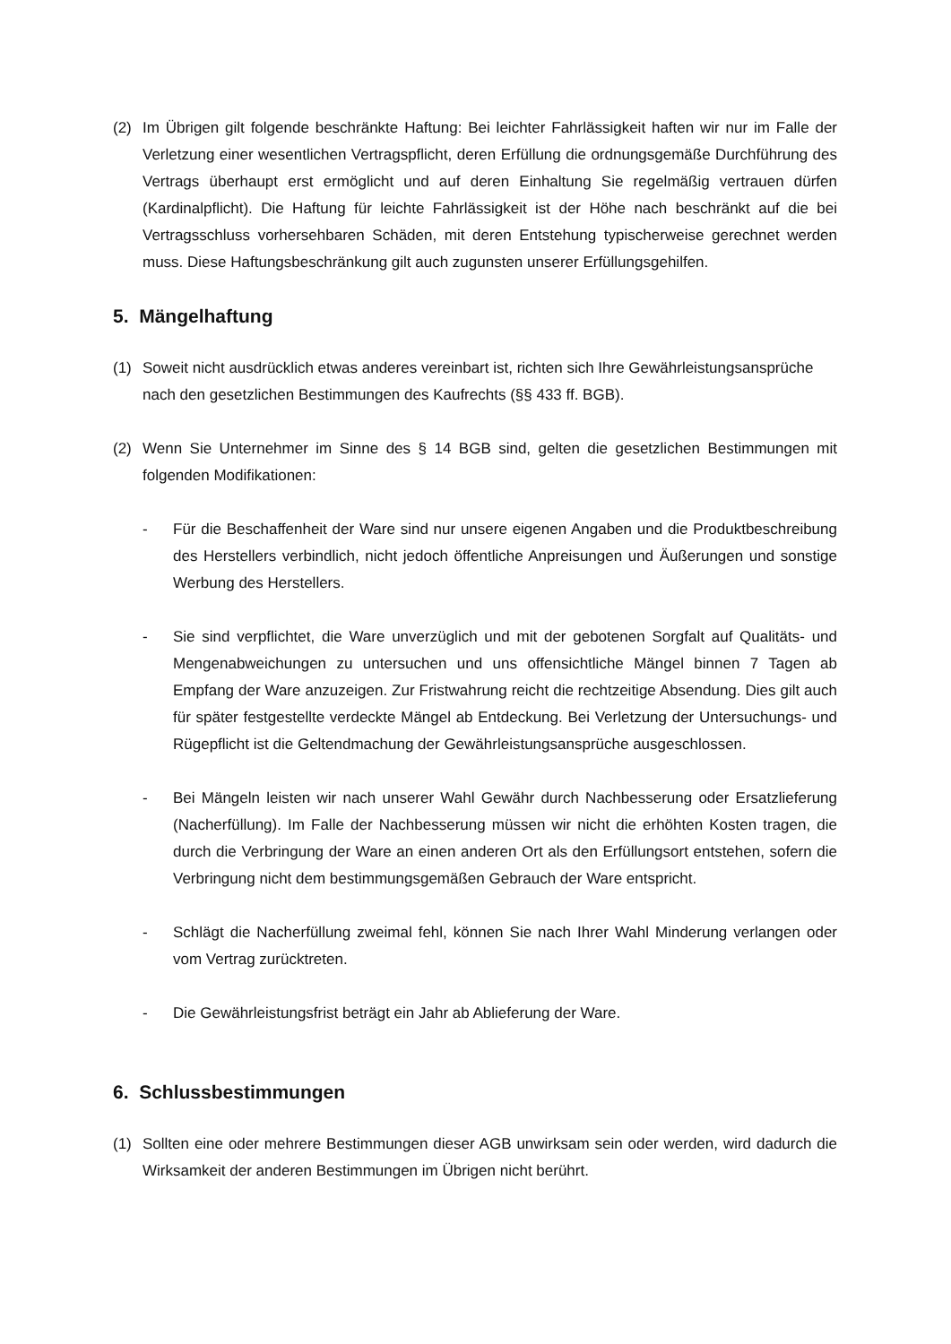(2) Im Übrigen gilt folgende beschränkte Haftung: Bei leichter Fahrlässigkeit haften wir nur im Falle der Verletzung einer wesentlichen Vertragspflicht, deren Erfüllung die ordnungsgemäße Durchführung des Vertrags überhaupt erst ermöglicht und auf deren Einhaltung Sie regelmäßig vertrauen dürfen (Kardinalpflicht). Die Haftung für leichte Fahrlässigkeit ist der Höhe nach beschränkt auf die bei Vertragsschluss vorhersehbaren Schäden, mit deren Entstehung typischerweise gerechnet werden muss. Diese Haftungsbeschränkung gilt auch zugunsten unserer Erfüllungsgehilfen.
5. Mängelhaftung
(1) Soweit nicht ausdrücklich etwas anderes vereinbart ist, richten sich Ihre Gewährleistungsansprüche nach den gesetzlichen Bestimmungen des Kaufrechts (§§ 433 ff. BGB).
(2) Wenn Sie Unternehmer im Sinne des § 14 BGB sind, gelten die gesetzlichen Bestimmungen mit folgenden Modifikationen:
- Für die Beschaffenheit der Ware sind nur unsere eigenen Angaben und die Produktbeschreibung des Herstellers verbindlich, nicht jedoch öffentliche Anpreisungen und Äußerungen und sonstige Werbung des Herstellers.
- Sie sind verpflichtet, die Ware unverzüglich und mit der gebotenen Sorgfalt auf Qualitäts- und Mengenabweichungen zu untersuchen und uns offensichtliche Mängel binnen 7 Tagen ab Empfang der Ware anzuzeigen. Zur Fristwahrung reicht die rechtzeitige Absendung. Dies gilt auch für später festgestellte verdeckte Mängel ab Entdeckung. Bei Verletzung der Untersuchungs- und Rügepflicht ist die Geltendmachung der Gewährleistungsansprüche ausgeschlossen.
- Bei Mängeln leisten wir nach unserer Wahl Gewähr durch Nachbesserung oder Ersatzlieferung (Nacherfüllung). Im Falle der Nachbesserung müssen wir nicht die erhöhten Kosten tragen, die durch die Verbringung der Ware an einen anderen Ort als den Erfüllungsort entstehen, sofern die Verbringung nicht dem bestimmungsgemäßen Gebrauch der Ware entspricht.
- Schlägt die Nacherfüllung zweimal fehl, können Sie nach Ihrer Wahl Minderung verlangen oder vom Vertrag zurücktreten.
- Die Gewährleistungsfrist beträgt ein Jahr ab Ablieferung der Ware.
6. Schlussbestimmungen
(1) Sollten eine oder mehrere Bestimmungen dieser AGB unwirksam sein oder werden, wird dadurch die Wirksamkeit der anderen Bestimmungen im Übrigen nicht berührt.